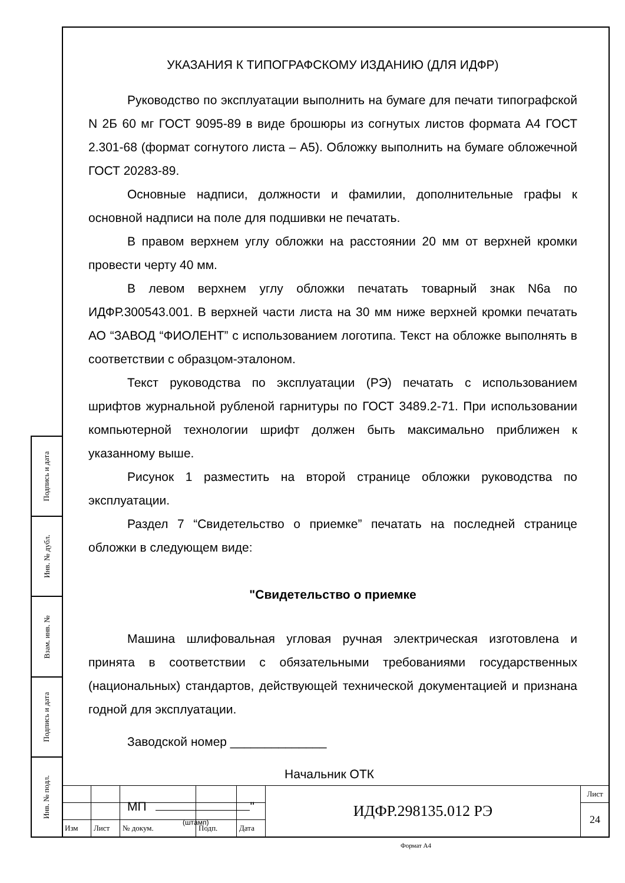Подпись и дата
Инв. № дубл.
Взам. инв. №
Подпись и дата
Инв. № подл.
УКАЗАНИЯ К ТИПОГРАФСКОМУ ИЗДАНИЮ (ДЛЯ ИДФР)
Руководство по эксплуатации выполнить на бумаге для печати типографской N 2Б 60 мг ГОСТ 9095-89 в виде брошюры из согнутых листов формата А4 ГОСТ 2.301-68 (формат согнутого листа – А5). Обложку выполнить на бумаге обложечной ГОСТ 20283-89.
Основные надписи, должности и фамилии, дополнительные графы к основной надписи на поле для подшивки не печатать.
В правом верхнем углу обложки на расстоянии 20 мм от верхней кромки провести черту 40 мм.
В левом верхнем углу обложки печатать товарный знак N6а по ИДФР.300543.001. В верхней части листа на 30 мм ниже верхней кромки печатать АО “ЗАВОД “ФИОЛЕНТ” с использованием логотипа. Текст на обложке выполнять в соответствии с образцом-эталоном.
Текст руководства по эксплуатации (РЭ) печатать с использованием шрифтов журнальной рубленой гарнитуры по ГОСТ 3489.2-71. При использовании компьютерной технологии шрифт должен быть максимально приближен к указанному выше.
Рисунок 1 разместить на второй странице обложки руководства по эксплуатации.
Раздел 7 “Свидетельство о приемке” печатать на последней странице обложки в следующем виде:
"Свидетельство о приемке
Машина шлифовальная угловая ручная электрическая изготовлена и принята в соответствии с обязательными требованиями государственных (национальных) стандартов, действующей технической документацией и признана годной для эксплуатации.
Заводской номер ______________
Начальник ОТК
МП "
(штамп)
| | | | | | ИДФР.298135.012 РЭ | Лист |
| | | | | | | 24 |
| Изм | Лист | № докум. | Подп. | Дата | | |
Формат А4